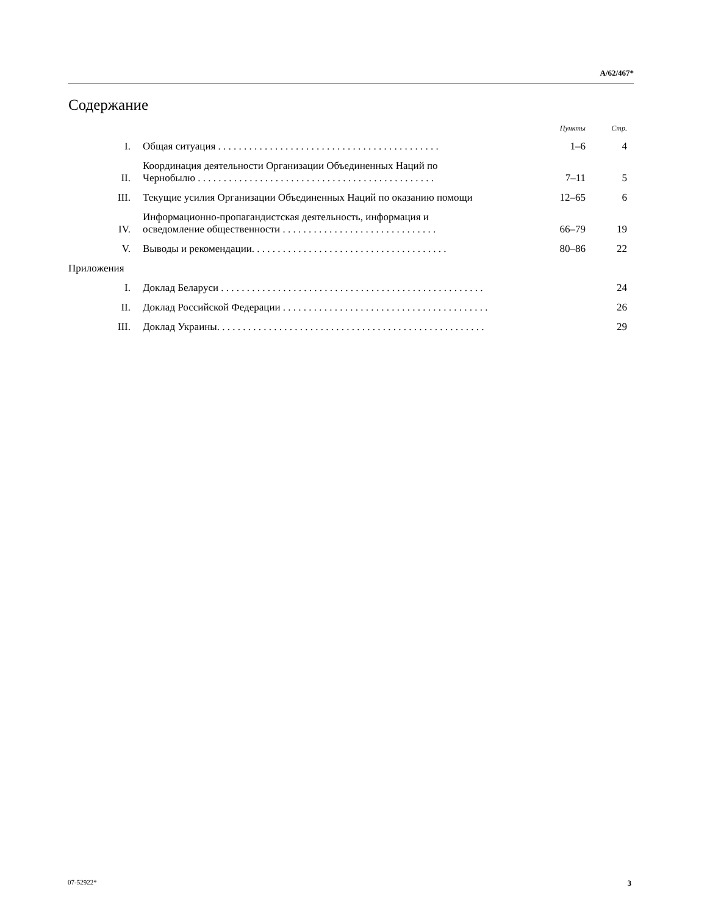A/62/467*
Содержание
| | | Пункты | Стр. |
| I. | Общая ситуация . . . . . . . . . . . . . . . . . . . . . . . . . . . . . . . . . . . . . . . . . . . | 1–6 | 4 |
| II. | Координация деятельности Организации Объединенных Наций по Чернобылю . . . . . . . . . . . . . . . . . . . . . . . . . . . . . . . . . . . . . . . . . . . . . . | 7–11 | 5 |
| III. | Текущие усилия Организации Объединенных Наций по оказанию помощи | 12–65 | 6 |
| IV. | Информационно-пропагандистская деятельность, информация и осведомление общественности . . . . . . . . . . . . . . . . . . . . . . . . . . . . . . | 66–79 | 19 |
| V. | Выводы и рекомендации. . . . . . . . . . . . . . . . . . . . . . . . . . . . . . . . . . . . . . | 80–86 | 22 |
| Приложения | | | |
| I. | Доклад Беларуси . . . . . . . . . . . . . . . . . . . . . . . . . . . . . . . . . . . . . . . . . . . . . . . . . . . | | 24 |
| II. | Доклад Российской Федерации . . . . . . . . . . . . . . . . . . . . . . . . . . . . . . . . . . . . . . . . | | 26 |
| III. | Доклад Украины. . . . . . . . . . . . . . . . . . . . . . . . . . . . . . . . . . . . . . . . . . . . . . . . . . . . | | 29 |
07-52922* 3